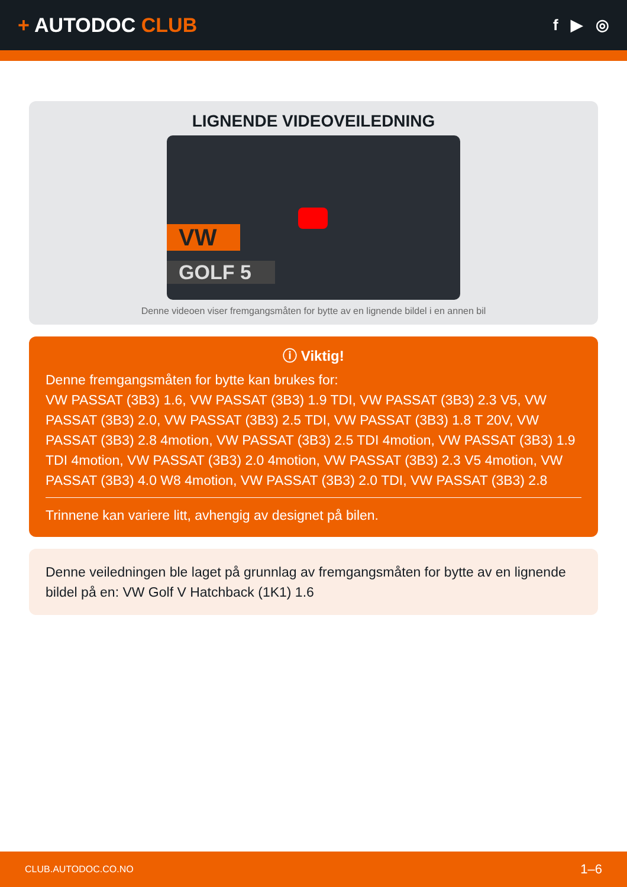+ AUTODOC CLUB
f ▶ ◎
LIGNENDE VIDEOVEILEDNING
VW
GOLF 5
Denne videoen viser fremgangsmåten for bytte av en lignende bildel i en annen bil
ⓘ Viktig!
Denne fremgangsmåten for bytte kan brukes for:
VW PASSAT (3B3) 1.6, VW PASSAT (3B3) 1.9 TDI, VW PASSAT (3B3) 2.3 V5, VW PASSAT (3B3) 2.0, VW PASSAT (3B3) 2.5 TDI, VW PASSAT (3B3) 1.8 T 20V, VW PASSAT (3B3) 2.8 4motion, VW PASSAT (3B3) 2.5 TDI 4motion, VW PASSAT (3B3) 1.9 TDI 4motion, VW PASSAT (3B3) 2.0 4motion, VW PASSAT (3B3) 2.3 V5 4motion, VW PASSAT (3B3) 4.0 W8 4motion, VW PASSAT (3B3) 2.0 TDI, VW PASSAT (3B3) 2.8
Trinnene kan variere litt, avhengig av designet på bilen.
Denne veiledningen ble laget på grunnlag av fremgangsmåten for bytte av en lignende bildel på en: VW Golf V Hatchback (1K1) 1.6
CLUB.AUTODOC.CO.NO 1–6